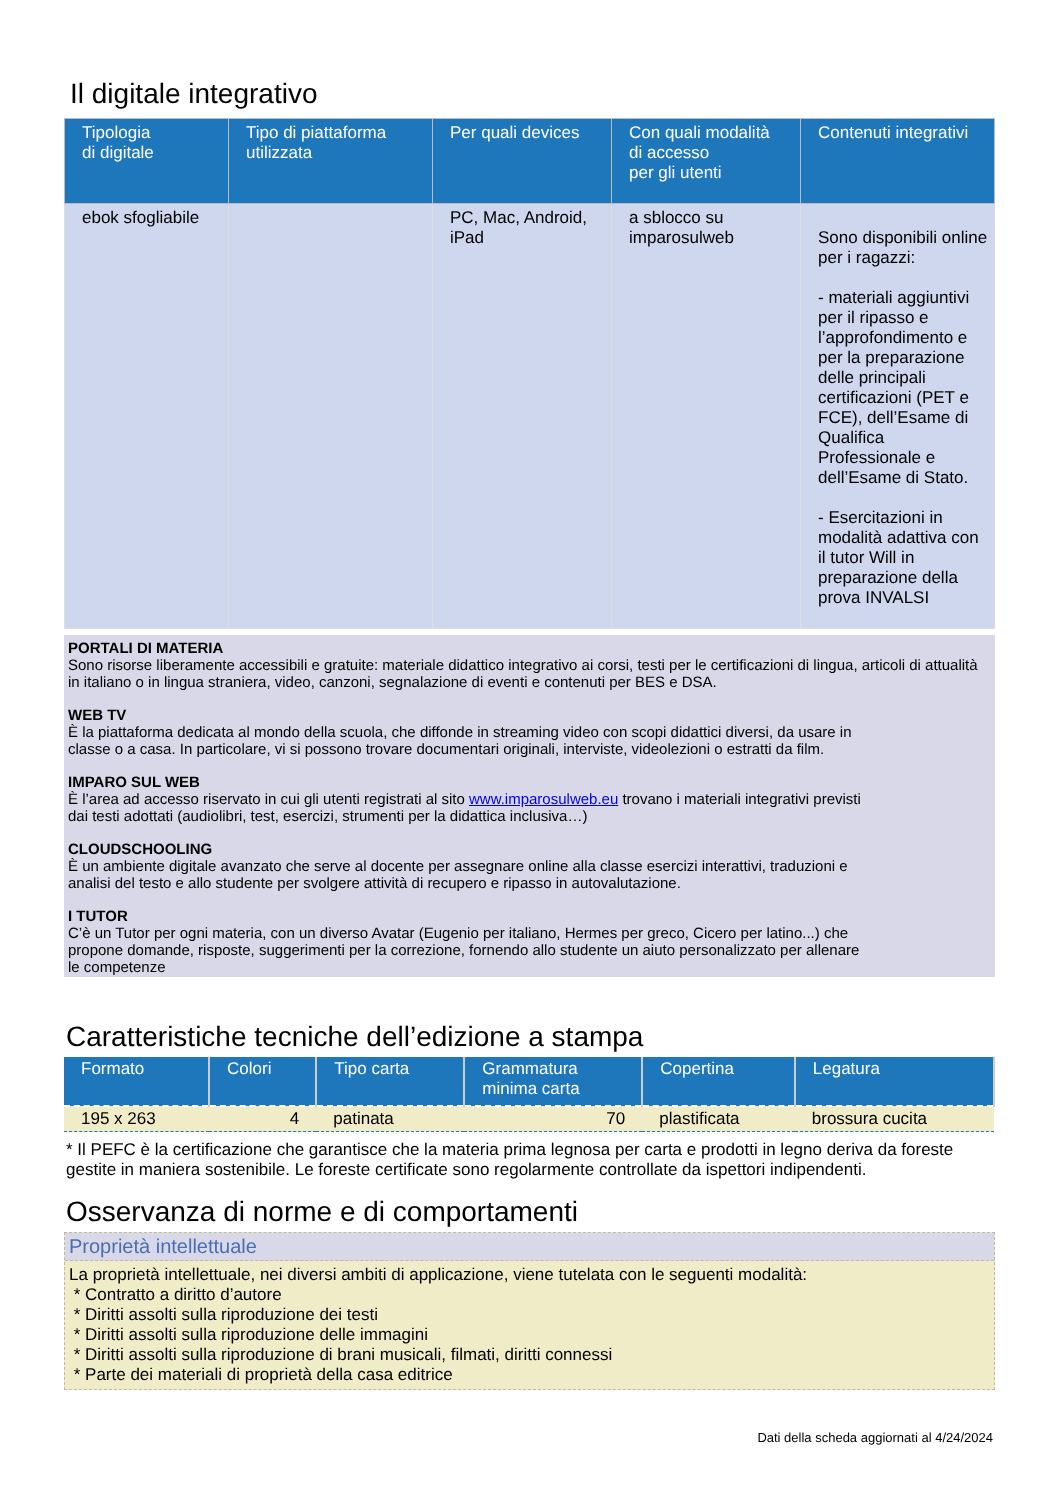Il digitale integrativo
| Tipologia di digitale | Tipo di piattaforma utilizzata | Per quali devices | Con quali modalità di accesso per gli utenti | Contenuti integrativi |
| --- | --- | --- | --- | --- |
| ebok sfogliabile | | PC, Mac, Android, iPad | a sblocco su imparosulweb | Sono disponibili online per i ragazzi: - materiali aggiuntivi per il ripasso e l’approfondimento e per la preparazione delle principali certificazioni (PET e FCE), dell’Esame di Qualifica Professionale e dell’Esame di Stato. - Esercitazioni in modalità adattiva con il tutor Will in preparazione della prova INVALSI |
PORTALI DI MATERIA
Sono risorse liberamente accessibili e gratuite: materiale didattico integrativo ai corsi, testi per le certificazioni di lingua, articoli di attualità in italiano o in lingua straniera, video, canzoni, segnalazione di eventi e contenuti per BES e DSA.
WEB TV
È la piattaforma dedicata al mondo della scuola, che diffonde in streaming video con scopi didattici diversi, da usare in
classe o a casa. In particolare, vi si possono trovare documentari originali, interviste, videolezioni o estratti da film.
IMPARO SUL WEB
È l’area ad accesso riservato in cui gli utenti registrati al sito www.imparosulweb.eu trovano i materiali integrativi previsti
dai testi adottati (audiolibri, test, esercizi, strumenti per la didattica inclusiva…)
CLOUDSCHOOLING
È un ambiente digitale avanzato che serve al docente per assegnare online alla classe esercizi interattivi, traduzioni e
analisi del testo e allo studente per svolgere attività di recupero e ripasso in autovalutazione.
I TUTOR
C’è un Tutor per ogni materia, con un diverso Avatar (Eugenio per italiano, Hermes per greco, Cicero per latino...) che
propone domande, risposte, suggerimenti per la correzione, fornendo allo studente un aiuto personalizzato per allenare
le competenze
Caratteristiche tecniche dell’edizione a stampa
| Formato | Colori | Tipo carta | Grammatura minima carta | Copertina | Legatura |
| --- | --- | --- | --- | --- | --- |
| 195 x 263 | 4 | patinata | 70 | plastificata | brossura cucita |
* Il PEFC è la certificazione che garantisce che la materia prima legnosa per carta e prodotti in legno deriva da foreste gestite in maniera sostenibile. Le foreste certificate sono regolarmente controllate da ispettori indipendenti.
Osservanza di norme e di comportamenti
Proprietà intellettuale
La proprietà intellettuale, nei diversi ambiti di applicazione, viene tutelata con le seguenti modalità:
* Contratto a diritto d’autore
* Diritti assolti sulla riproduzione dei testi
* Diritti assolti sulla riproduzione delle immagini
* Diritti assolti sulla riproduzione di brani musicali, filmati, diritti connessi
* Parte dei materiali di proprietà della casa editrice
Dati della scheda aggiornati al 4/24/2024